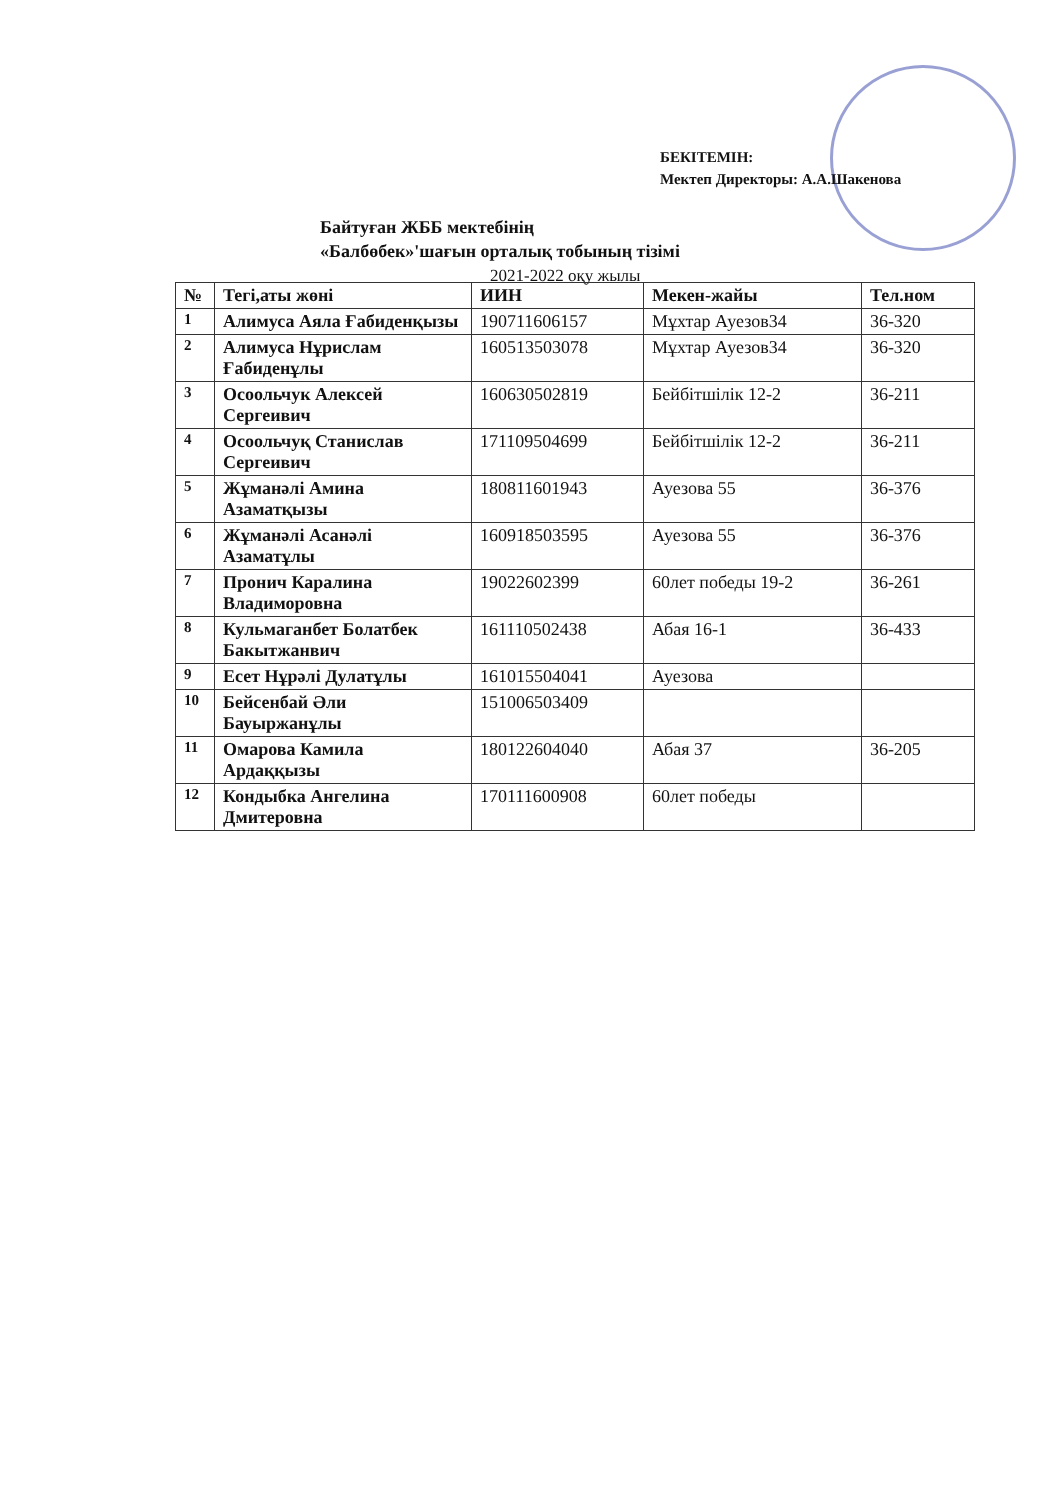БЕКІТЕМІН:
Мектеп Директоры: А.А.Шакенова
Байтуған ЖББ мектебінің
«Балбөбек»'шағын орталық тобының тізімі
2021-2022 оқу жылы
| № | Тегі,аты жөні | ИИН | Мекен-жайы | Тел.ном |
| --- | --- | --- | --- | --- |
| 1 | Алимуса Аяла Ғабиденқызы | 190711606157 | Мұхтар Ауезов34 | 36-320 |
| 2 | Алимуса Нұрислам Ғабиденұлы | 160513503078 | Мұхтар Ауезов34 | 36-320 |
| 3 | Осоольчук Алексей Сергеивич | 160630502819 | Бейбітшілік 12-2 | 36-211 |
| 4 | Осоольчуқ Станислав Сергеивич | 171109504699 | Бейбітшілік 12-2 | 36-211 |
| 5 | Жұманәлі Амина Азаматқызы | 180811601943 | Ауезова 55 | 36-376 |
| 6 | Жұманәлі Асанәлі Азаматұлы | 160918503595 | Ауезова 55 | 36-376 |
| 7 | Пронич Каралина Владиморовна | 19022602399 | 60лет победы 19-2 | 36-261 |
| 8 | Кульмаганбет Болатбек Бакытжанвич | 161110502438 | Абая 16-1 | 36-433 |
| 9 | Есет Нұрәлі Дулатұлы | 161015504041 | Ауезова | |
| 10 | Бейсенбай Әли Бауыржанұлы | 151006503409 | | |
| 11 | Омарова Камила Ардаққызы | 180122604040 | Абая 37 | 36-205 |
| 12 | Кондыбка Ангелина Дмитеровна | 170111600908 | 60лет победы | |